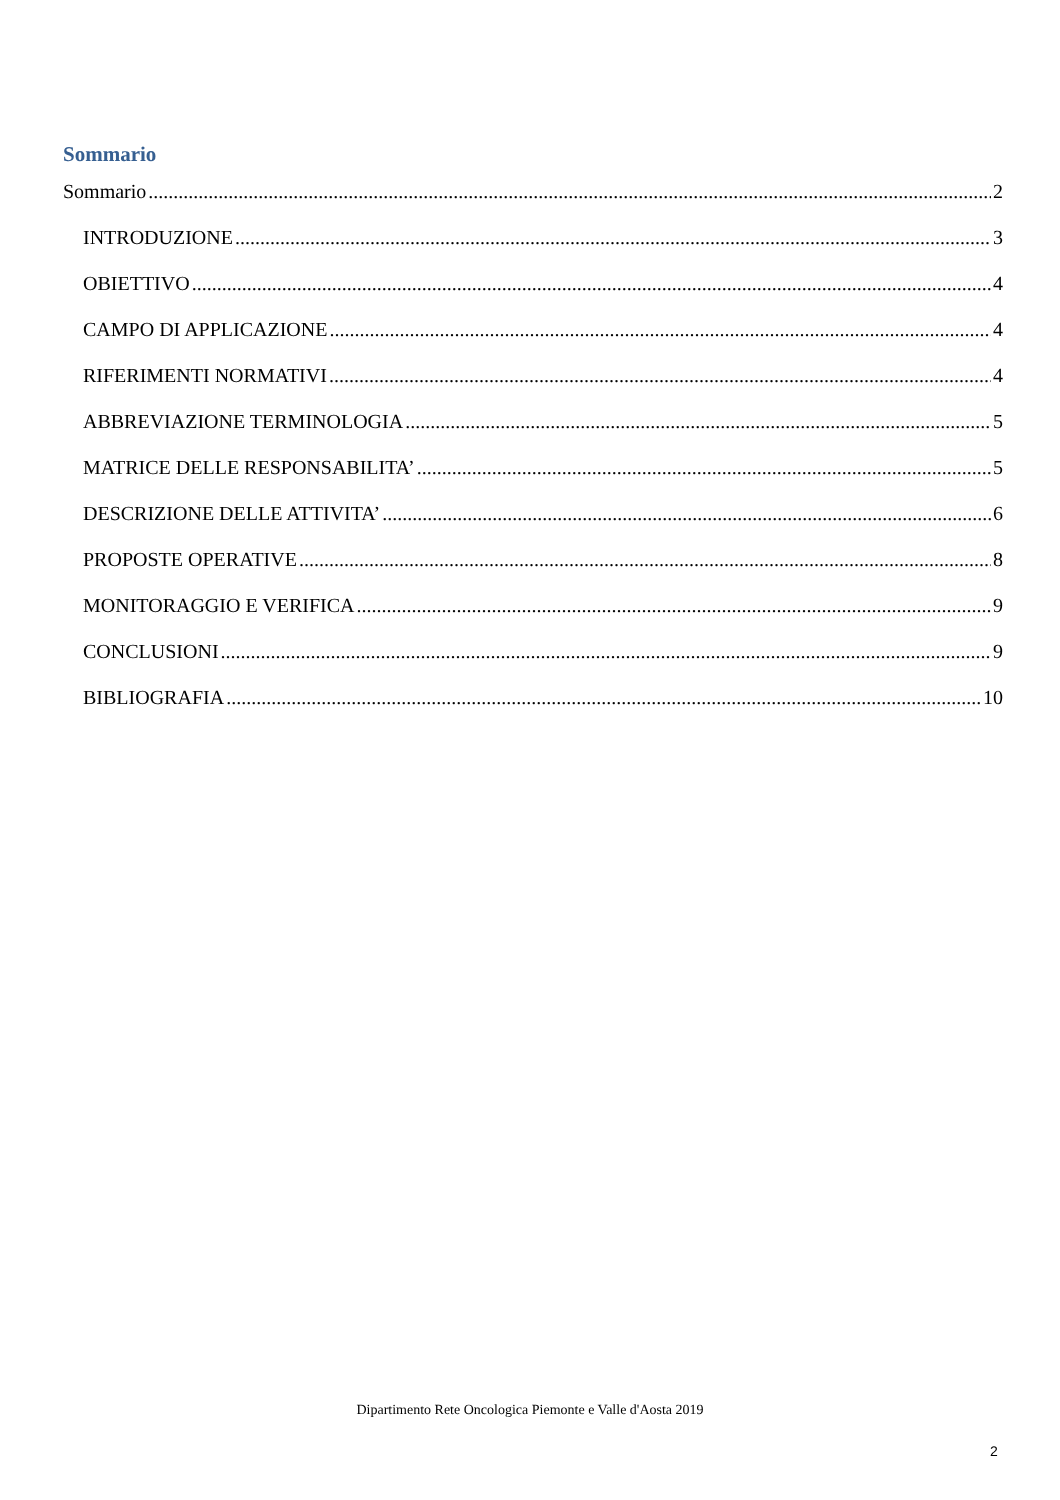Sommario
Sommario 2
INTRODUZIONE 3
OBIETTIVO 4
CAMPO DI APPLICAZIONE 4
RIFERIMENTI NORMATIVI 4
ABBREVIAZIONE TERMINOLOGIA 5
MATRICE DELLE RESPONSABILITA’ 5
DESCRIZIONE DELLE ATTIVITA’ 6
PROPOSTE OPERATIVE 8
MONITORAGGIO E VERIFICA 9
CONCLUSIONI 9
BIBLIOGRAFIA 10
Dipartimento Rete Oncologica Piemonte e Valle d'Aosta 2019
2